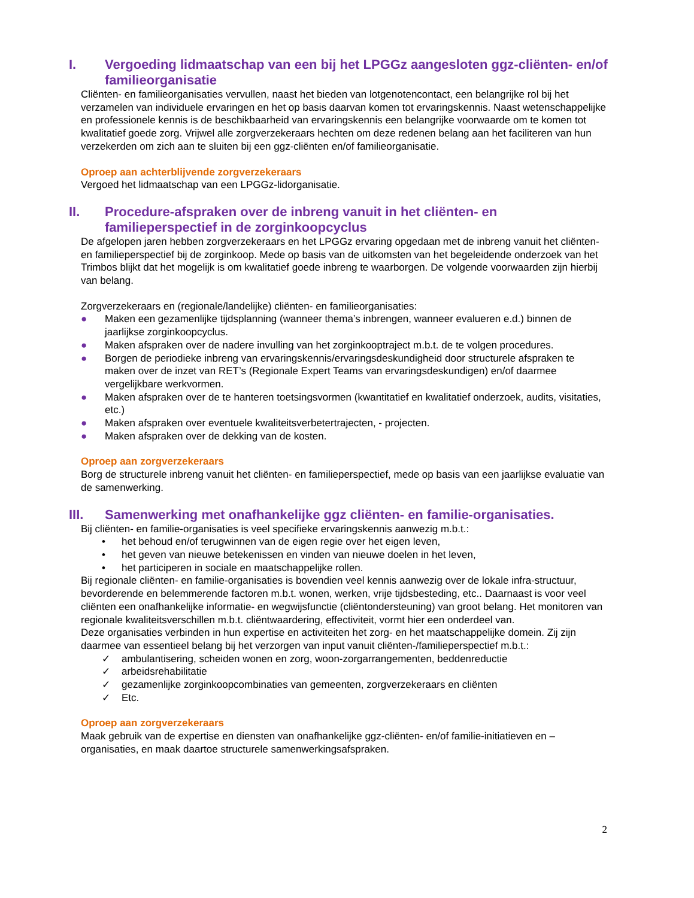I. Vergoeding lidmaatschap van een bij het LPGGz aangesloten ggz-cliënten- en/of familieorganisatie
Cliënten- en familieorganisaties vervullen, naast het bieden van lotgenotencontact, een belangrijke rol bij het verzamelen van individuele ervaringen en het op basis daarvan komen tot ervaringskennis. Naast wetenschappelijke en professionele kennis is de beschikbaarheid van ervaringskennis een belangrijke voorwaarde om te komen tot kwalitatief goede zorg. Vrijwel alle zorgverzekeraars hechten om deze redenen belang aan het faciliteren van hun verzekerden om zich aan te sluiten bij een ggz-cliënten en/of familieorganisatie.
Oproep aan achterblijvende zorgverzekeraars
Vergoed het lidmaatschap van een LPGGz-lidorganisatie.
II. Procedure-afspraken over de inbreng vanuit in het cliënten- en familieperspectief in de zorginkoopcyclus
De afgelopen jaren hebben zorgverzekeraars en het LPGGz ervaring opgedaan met de inbreng vanuit het cliënten- en familieperspectief bij de zorginkoop. Mede op basis van de uitkomsten van het begeleidende onderzoek van het Trimbos blijkt dat het mogelijk is om kwalitatief goede inbreng te waarborgen. De volgende voorwaarden zijn hierbij van belang.
Zorgverzekeraars en (regionale/landelijke) cliënten- en familieorganisaties:
● Maken een gezamenlijke tijdsplanning (wanneer thema’s inbrengen, wanneer evalueren e.d.) binnen de jaarlijkse zorginkoopcyclus.
● Maken afspraken over de nadere invulling van het zorginkooptraject m.b.t. de te volgen procedures.
● Borgen de periodieke inbreng van ervaringskennis/ervaringsdeskundigheid door structurele afspraken te maken over de inzet van RET’s (Regionale Expert Teams van ervaringsdeskundigen) en/of daarmee vergelijkbare werkvormen.
● Maken afspraken over de te hanteren toetsingsvormen (kwantitatief en kwalitatief onderzoek, audits, visitaties, etc.)
● Maken afspraken over eventuele kwaliteitsverbetertrajecten, - projecten.
● Maken afspraken over de dekking van de kosten.
Oproep aan zorgverzekeraars
Borg de structurele inbreng vanuit het cliënten- en familieperspectief, mede op basis van een jaarlijkse evaluatie van de samenwerking.
III. Samenwerking met onafhankelijke ggz cliënten- en familie-organisaties.
Bij cliënten- en familie-organisaties is veel specifieke ervaringskennis aanwezig m.b.t.:
• het behoud en/of terugwinnen van de eigen regie over het eigen leven,
• het geven van nieuwe betekenissen en vinden van nieuwe doelen in het leven,
• het participeren in sociale en maatschappelijke rollen.
Bij regionale cliënten- en familie-organisaties is bovendien veel kennis aanwezig over de lokale infra-structuur, bevorderende en belemmerende factoren m.b.t. wonen, werken, vrije tijdsbesteding, etc.. Daarnaast is voor veel cliënten een onafhankelijke informatie- en wegwijsfunctie (cliëntondersteuning) van groot belang. Het monitoren van regionale kwaliteitsverschillen m.b.t. cliëntwaardering, effectiviteit, vormt hier een onderdeel van.
Deze organisaties verbinden in hun expertise en activiteiten het zorg- en het maatschappelijke domein. Zij zijn daarmee van essentieel belang bij het verzorgen van input vanuit cliënten-/familieperspectief m.b.t.:
✓ ambulantisering, scheiden wonen en zorg, woon-zorgarrangementen, beddenreductie
✓ arbeidsrehabilitatie
✓ gezamenlijke zorginkoopcombinaties van gemeenten, zorgverzekeraars en cliënten
✓ Etc.
Oproep aan zorgverzekeraars
Maak gebruik van de expertise en diensten van onafhankelijke ggz-cliënten- en/of familie-initiatieven en – organisaties, en maak daartoe structurele samenwerkingsafspraken.
2